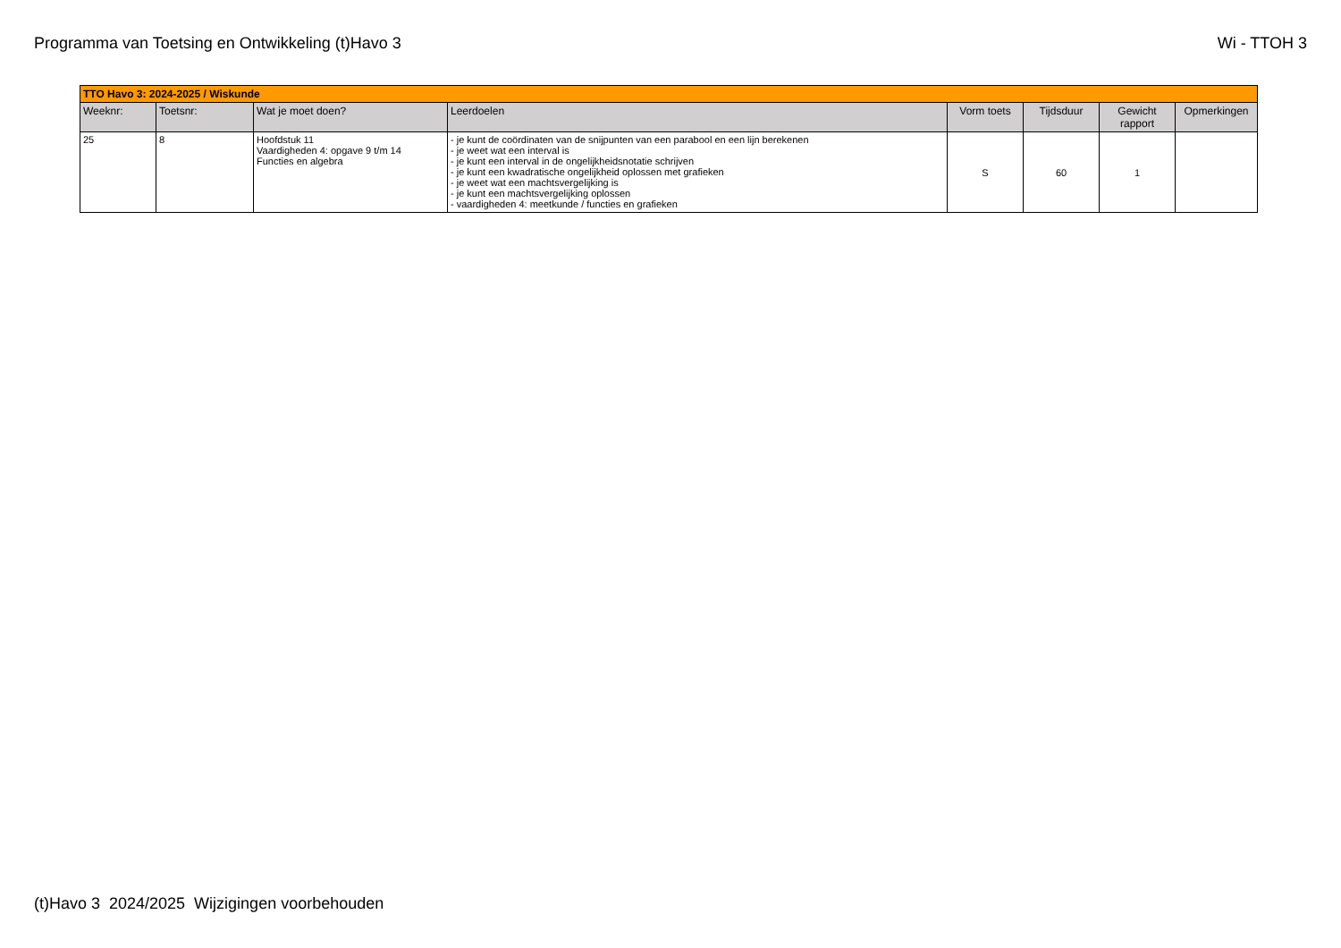Programma van Toetsing en Ontwikkeling (t)Havo 3
Wi - TTOH 3
| TTO Havo 3: 2024-2025 / Wiskunde | | | | | | | |
| Weeknr: | Toetsnr: | Wat je moet doen? | Leerdoelen | Vorm toets | Tijdsduur | Gewicht rapport | Opmerkingen |
| 25 | 8 | Hoofdstuk 11 Vaardigheden 4: opgave 9 t/m 14 Functies en algebra | - je kunt de coördinaten van de snijpunten van een parabool en een lijn berekenen - je weet wat een interval is - je kunt een interval in de ongelijkheidsnotatie schrijven - je kunt een kwadratische ongelijkheid oplossen met grafieken - je weet wat een machtsvergelijking is - je kunt een machtsvergelijking oplossen - vaardigheden 4: meetkunde / functies en grafieken | S | 60 | 1 | |
(t)Havo 3 2024/2025 Wijzigingen voorbehouden